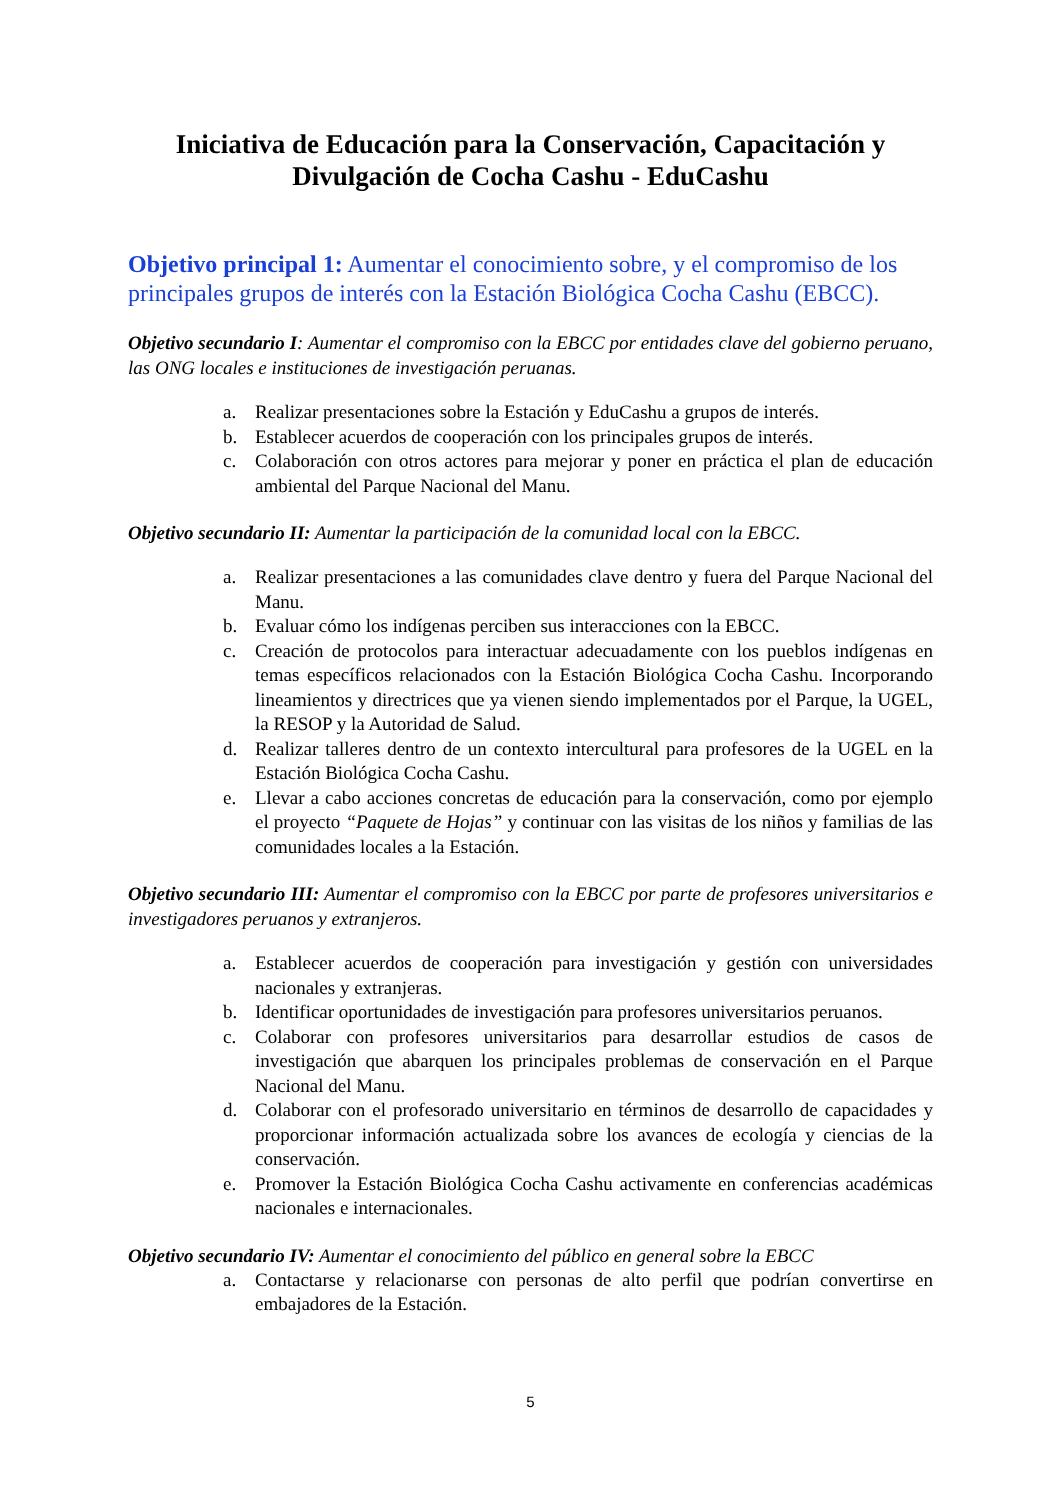Iniciativa de Educación para la Conservación, Capacitación y Divulgación de Cocha Cashu - EduCashu
Objetivo principal 1: Aumentar el conocimiento sobre, y el compromiso de los principales grupos de interés con la Estación Biológica Cocha Cashu (EBCC).
Objetivo secundario I: Aumentar el compromiso con la EBCC por entidades clave del gobierno peruano, las ONG locales e instituciones de investigación peruanas.
a. Realizar presentaciones sobre la Estación y EduCashu a grupos de interés.
b. Establecer acuerdos de cooperación con los principales grupos de interés.
c. Colaboración con otros actores para mejorar y poner en práctica el plan de educación ambiental del Parque Nacional del Manu.
Objetivo secundario II: Aumentar la participación de la comunidad local con la EBCC.
a. Realizar presentaciones a las comunidades clave dentro y fuera del Parque Nacional del Manu.
b. Evaluar cómo los indígenas perciben sus interacciones con la EBCC.
c. Creación de protocolos para interactuar adecuadamente con los pueblos indígenas en temas específicos relacionados con la Estación Biológica Cocha Cashu. Incorporando lineamientos y directrices que ya vienen siendo implementados por el Parque, la UGEL, la RESOP y la Autoridad de Salud.
d. Realizar talleres dentro de un contexto intercultural para profesores de la UGEL en la Estación Biológica Cocha Cashu.
e. Llevar a cabo acciones concretas de educación para la conservación, como por ejemplo el proyecto “Paquete de Hojas” y continuar con las visitas de los niños y familias de las comunidades locales a la Estación.
Objetivo secundario III: Aumentar el compromiso con la EBCC por parte de profesores universitarios e investigadores peruanos y extranjeros.
a. Establecer acuerdos de cooperación para investigación y gestión con universidades nacionales y extranjeras.
b. Identificar oportunidades de investigación para profesores universitarios peruanos.
c. Colaborar con profesores universitarios para desarrollar estudios de casos de investigación que abarquen los principales problemas de conservación en el Parque Nacional del Manu.
d. Colaborar con el profesorado universitario en términos de desarrollo de capacidades y proporcionar información actualizada sobre los avances de ecología y ciencias de la conservación.
e. Promover la Estación Biológica Cocha Cashu activamente en conferencias académicas nacionales e internacionales.
Objetivo secundario IV: Aumentar el conocimiento del público en general sobre la EBCC
a. Contactarse y relacionarse con personas de alto perfil que podrían convertirse en embajadores de la Estación.
5